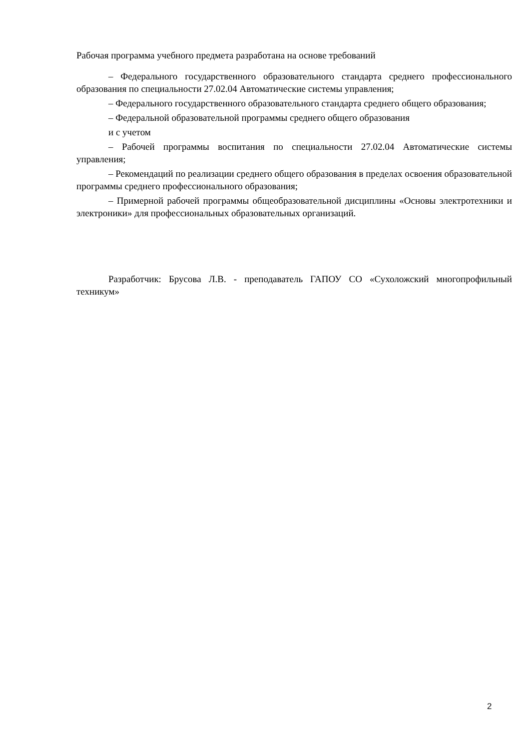Рабочая программа учебного предмета разработана на основе требований
– Федерального государственного образовательного стандарта среднего профессионального образования по специальности 27.02.04 Автоматические системы управления;
– Федерального государственного образовательного стандарта среднего общего образования;
– Федеральной образовательной программы среднего общего образования
и с учетом
– Рабочей программы воспитания по специальности 27.02.04 Автоматические системы управления;
– Рекомендаций по реализации среднего общего образования в пределах освоения образовательной программы среднего профессионального образования;
– Примерной рабочей программы общеобразовательной дисциплины «Основы электротехники и электроники» для профессиональных образовательных организаций.
Разработчик: Брусова Л.В. - преподаватель ГАПОУ СО «Сухоложский многопрофильный техникум»
2